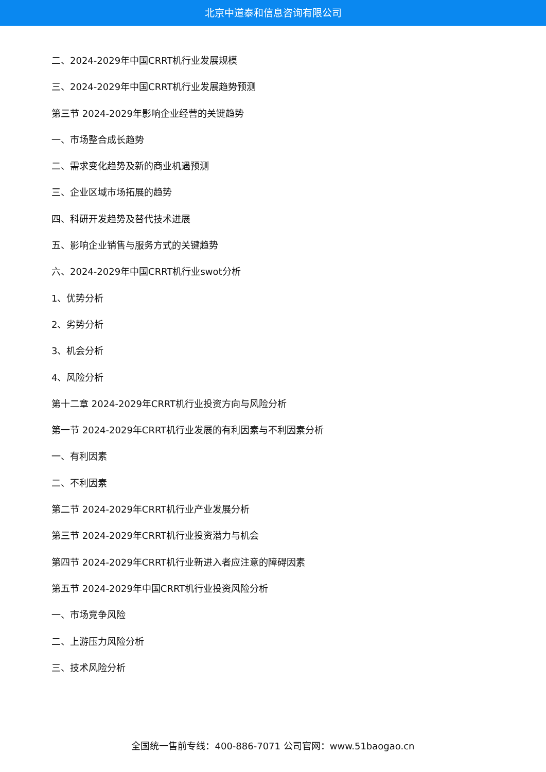北京中道泰和信息咨询有限公司
二、2024-2029年中国CRRT机行业发展规模
三、2024-2029年中国CRRT机行业发展趋势预测
第三节 2024-2029年影响企业经营的关键趋势
一、市场整合成长趋势
二、需求变化趋势及新的商业机遇预测
三、企业区域市场拓展的趋势
四、科研开发趋势及替代技术进展
五、影响企业销售与服务方式的关键趋势
六、2024-2029年中国CRRT机行业swot分析
1、优势分析
2、劣势分析
3、机会分析
4、风险分析
第十二章 2024-2029年CRRT机行业投资方向与风险分析
第一节 2024-2029年CRRT机行业发展的有利因素与不利因素分析
一、有利因素
二、不利因素
第二节 2024-2029年CRRT机行业产业发展分析
第三节 2024-2029年CRRT机行业投资潜力与机会
第四节 2024-2029年CRRT机行业新进入者应注意的障碍因素
第五节 2024-2029年中国CRRT机行业投资风险分析
一、市场竞争风险
二、上游压力风险分析
三、技术风险分析
全国统一售前专线：400-886-7071 公司官网：www.51baogao.cn